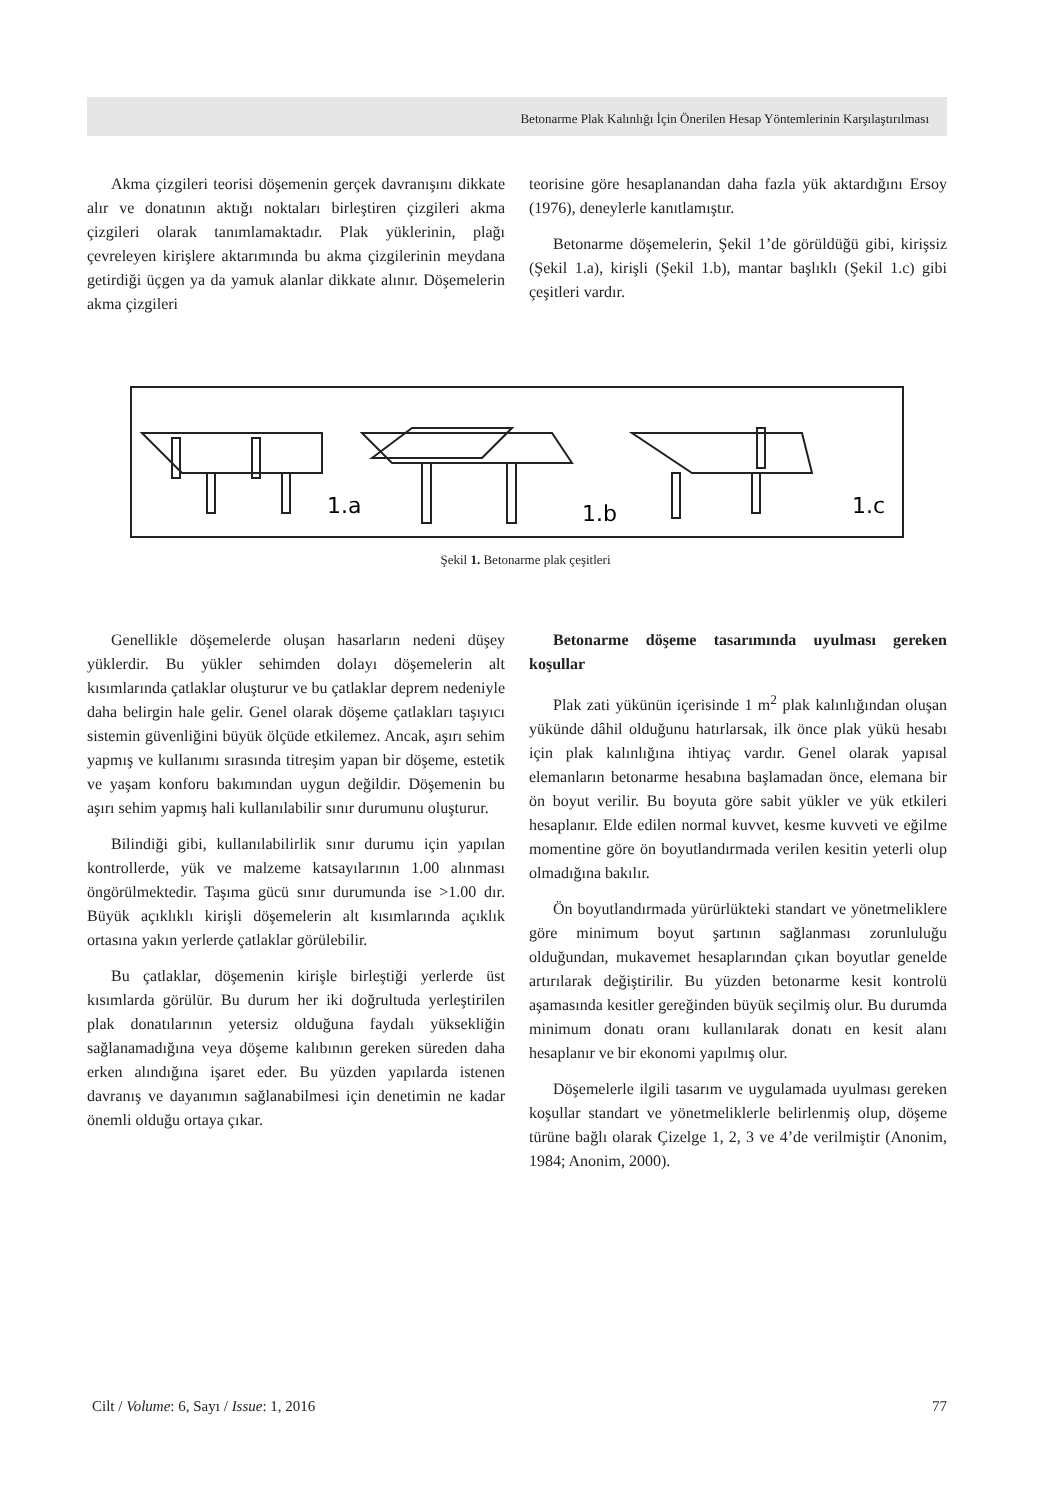Betonarme Plak Kalınlığı İçin Önerilen Hesap Yöntemlerinin Karşılaştırılması
Akma çizgileri teorisi döşemenin gerçek davranışını dikkate alır ve donatının aktığı noktaları birleştiren çizgileri akma çizgileri olarak tanımlamaktadır. Plak yüklerinin, plağı çevreleyen kirişlere aktarımında bu akma çizgilerinin meydana getirdiği üçgen ya da yamuk alanlar dikkate alınır. Döşemelerin akma çizgileri
teorisine göre hesaplanandan daha fazla yük aktardığını Ersoy (1976), deneylerle kanıtlamıştır.
Betonarme döşemelerin, Şekil 1’de görüldüğü gibi, kirişsiz (Şekil 1.a), kirişli (Şekil 1.b), mantar başlıklı (Şekil 1.c) gibi çeşitleri vardır.
1.a
1.b
1.c
Şekil 1. Betonarme plak çeşitleri
Genellikle döşemelerde oluşan hasarların nedeni düşey yüklerdir. Bu yükler sehimden dolayı döşemelerin alt kısımlarında çatlaklar oluşturur ve bu çatlaklar deprem nedeniyle daha belirgin hale gelir. Genel olarak döşeme çatlakları taşıyıcı sistemin güvenliğini büyük ölçüde etkilemez. Ancak, aşırı sehim yapmış ve kullanımı sırasında titreşim yapan bir döşeme, estetik ve yaşam konforu bakımından uygun değildir. Döşemenin bu aşırı sehim yapmış hali kullanılabilir sınır durumunu oluşturur.
Bilindiği gibi, kullanılabilirlik sınır durumu için yapılan kontrollerde, yük ve malzeme katsayılarının 1.00 alınması öngörülmektedir. Taşıma gücü sınır durumunda ise >1.00 dır. Büyük açıklıklı kirişli döşemelerin alt kısımlarında açıklık ortasına yakın yerlerde çatlaklar görülebilir.
Bu çatlaklar, döşemenin kirişle birleştiği yerlerde üst kısımlarda görülür. Bu durum her iki doğrultuda yerleştirilen plak donatılarının yetersiz olduğuna faydalı yüksekliğin sağlanamadığına veya döşeme kalıbının gereken süreden daha erken alındığına işaret eder. Bu yüzden yapılarda istenen davranış ve dayanımın sağlanabilmesi için denetimin ne kadar önemli olduğu ortaya çıkar.
Betonarme döşeme tasarımında uyulması gereken koşullar
Plak zati yükünün içerisinde 1 m<sup>2</sup> plak kalınlığından oluşan yükünde dâhil olduğunu hatırlarsak, ilk önce plak yükü hesabı için plak kalınlığına ihtiyaç vardır. Genel olarak yapısal elemanların betonarme hesabına başlamadan önce, elemana bir ön boyut verilir. Bu boyuta göre sabit yükler ve yük etkileri hesaplanır. Elde edilen normal kuvvet, kesme kuvveti ve eğilme momentine göre ön boyutlandırmada verilen kesitin yeterli olup olmadığına bakılır.
Ön boyutlandırmada yürürlükteki standart ve yönetmeliklere göre minimum boyut şartının sağlanması zorunluluğu olduğundan, mukavemet hesaplarından çıkan boyutlar genelde artırılarak değiştirilir. Bu yüzden betonarme kesit kontrolü aşamasında kesitler gereğinden büyük seçilmiş olur. Bu durumda minimum donatı oranı kullanılarak donatı en kesit alanı hesaplanır ve bir ekonomi yapılmış olur.
Döşemelerle ilgili tasarım ve uygulamada uyulması gereken koşullar standart ve yönetmeliklerle belirlenmiş olup, döşeme türüne bağlı olarak Çizelge 1, 2, 3 ve 4’de verilmiştir (Anonim, 1984; Anonim, 2000).
Cilt / Volume: 6, Sayı / Issue: 1, 2016 77